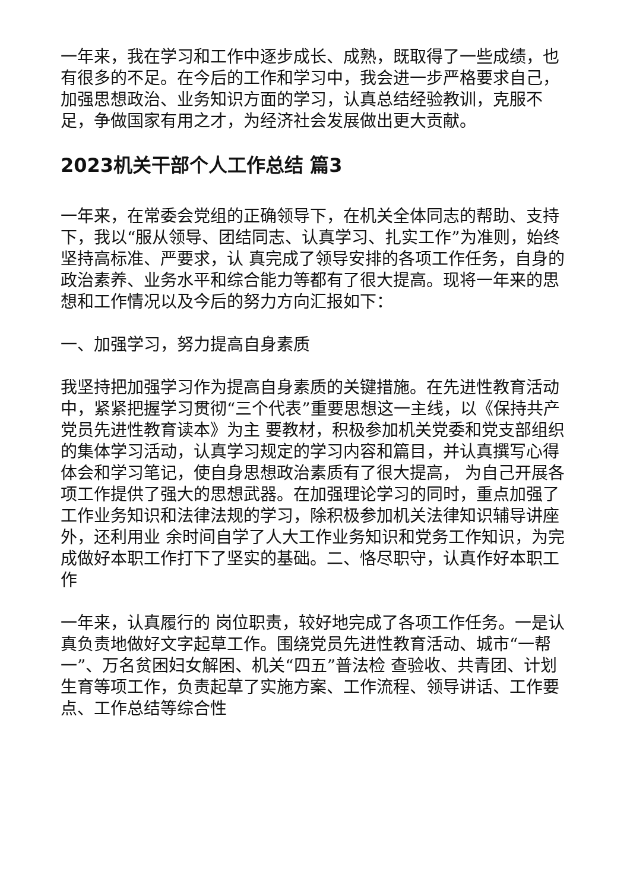一年来，我在学习和工作中逐步成长、成熟，既取得了一些成绩，也有很多的不足。在今后的工作和学习中，我会进一步严格要求自己，加强思想政治、业务知识方面的学习，认真总结经验教训，克服不足，争做国家有用之才，为经济社会发展做出更大贡献。
2023机关干部个人工作总结 篇3
一年来，在常委会党组的正确领导下，在机关全体同志的帮助、支持下，我以“服从领导、团结同志、认真学习、扎实工作”为准则，始终坚持高标准、严要求，认 真完成了领导安排的各项工作任务，自身的政治素养、业务水平和综合能力等都有了很大提高。现将一年来的思想和工作情况以及今后的努力方向汇报如下：
一、加强学习，努力提高自身素质
我坚持把加强学习作为提高自身素质的关键措施。在先进性教育活动中，紧紧把握学习贯彻“三个代表”重要思想这一主线，以《保持共产党员先进性教育读本》为主 要教材，积极参加机关党委和党支部组织的集体学习活动，认真学习规定的学习内容和篇目，并认真撰写心得体会和学习笔记，使自身思想政治素质有了很大提高， 为自己开展各项工作提供了强大的思想武器。在加强理论学习的同时，重点加强了工作业务知识和法律法规的学习，除积极参加机关法律知识辅导讲座外，还利用业 余时间自学了人大工作业务知识和党务工作知识，为完成做好本职工作打下了坚实的基础。二、恪尽职守，认真作好本职工作
一年来，认真履行的 岗位职责，较好地完成了各项工作任务。一是认真负责地做好文字起草工作。围绕党员先进性教育活动、城市“一帮一”、万名贫困妇女解困、机关“四五”普法检 查验收、共青团、计划生育等项工作，负责起草了实施方案、工作流程、领导讲话、工作要点、工作总结等综合性